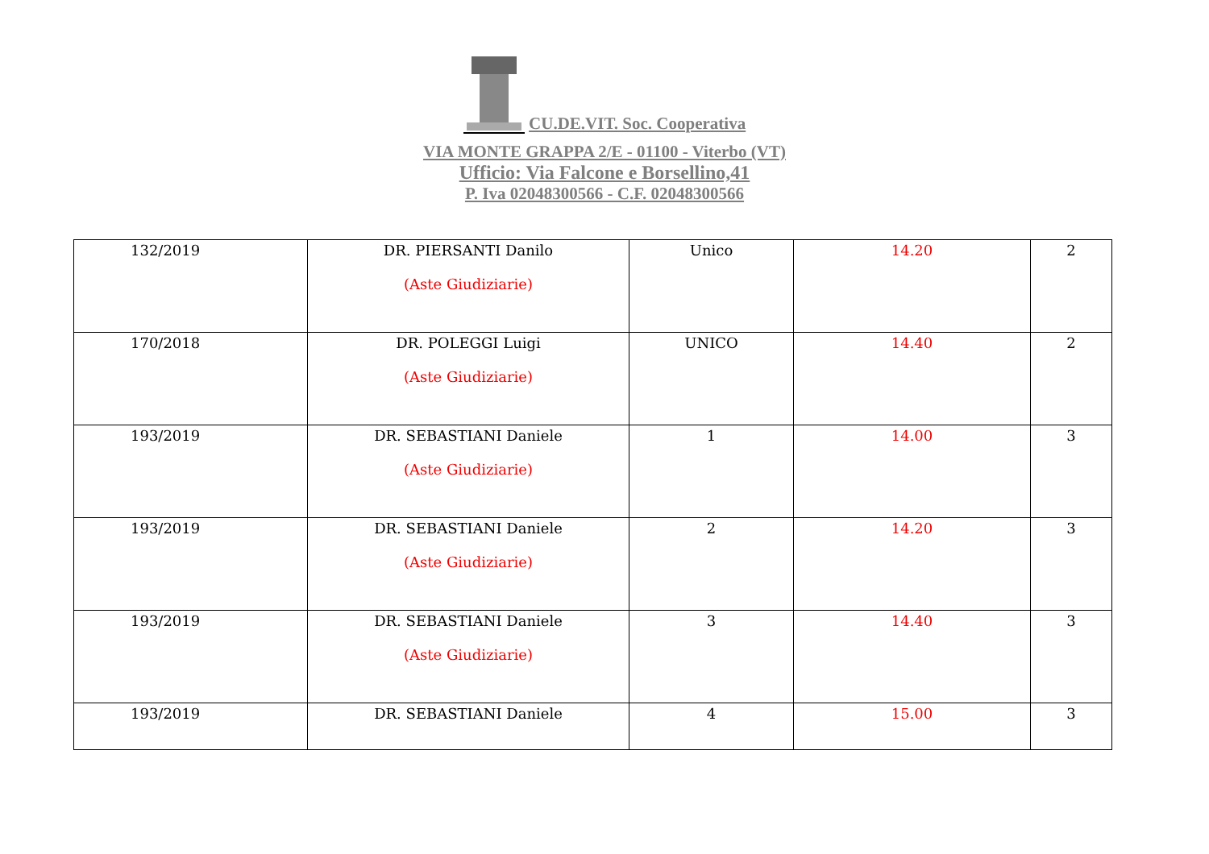CU.DE.VIT. Soc. Cooperativa
VIA MONTE GRAPPA 2/E - 01100 - Viterbo (VT)
Ufficio: Via Falcone e Borsellino,41
P. Iva 02048300566 - C.F. 02048300566
| 132/2019 | DR. PIERSANTI Danilo (Aste Giudiziarie) | Unico | 14.20 | 2 |
| 170/2018 | DR. POLEGGI Luigi (Aste Giudiziarie) | UNICO | 14.40 | 2 |
| 193/2019 | DR. SEBASTIANI Daniele (Aste Giudiziarie) | 1 | 14.00 | 3 |
| 193/2019 | DR. SEBASTIANI Daniele (Aste Giudiziarie) | 2 | 14.20 | 3 |
| 193/2019 | DR. SEBASTIANI Daniele (Aste Giudiziarie) | 3 | 14.40 | 3 |
| 193/2019 | DR. SEBASTIANI Daniele | 4 | 15.00 | 3 |